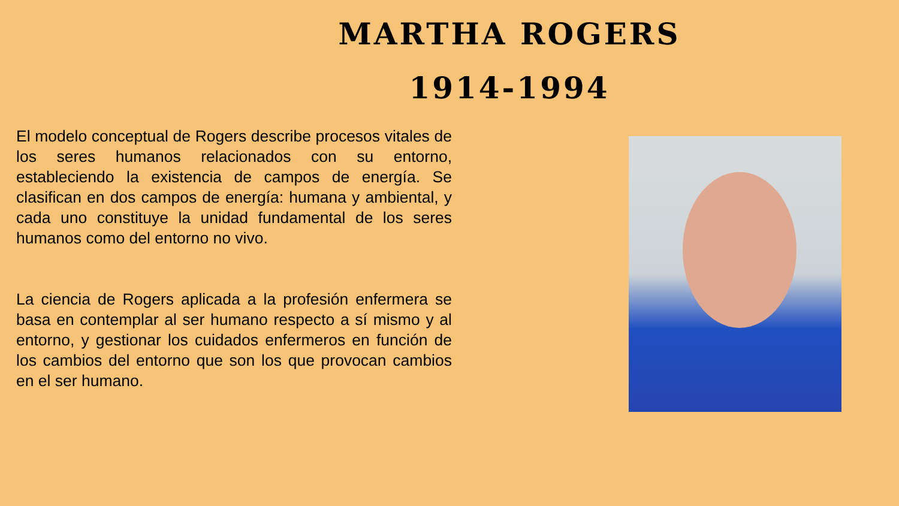MARTHA ROGERS
1914-1994
El modelo conceptual de Rogers describe procesos vitales de los seres humanos relacionados con su entorno, estableciendo la existencia de campos de energía. Se clasifican en dos campos de energía: humana y ambiental, y cada uno constituye la unidad fundamental de los seres humanos como del entorno no vivo.
La ciencia de Rogers aplicada a la profesión enfermera se basa en contemplar al ser humano respecto a sí mismo y al entorno, y gestionar los cuidados enfermeros en función de los cambios del entorno que son los que provocan cambios en el ser humano.